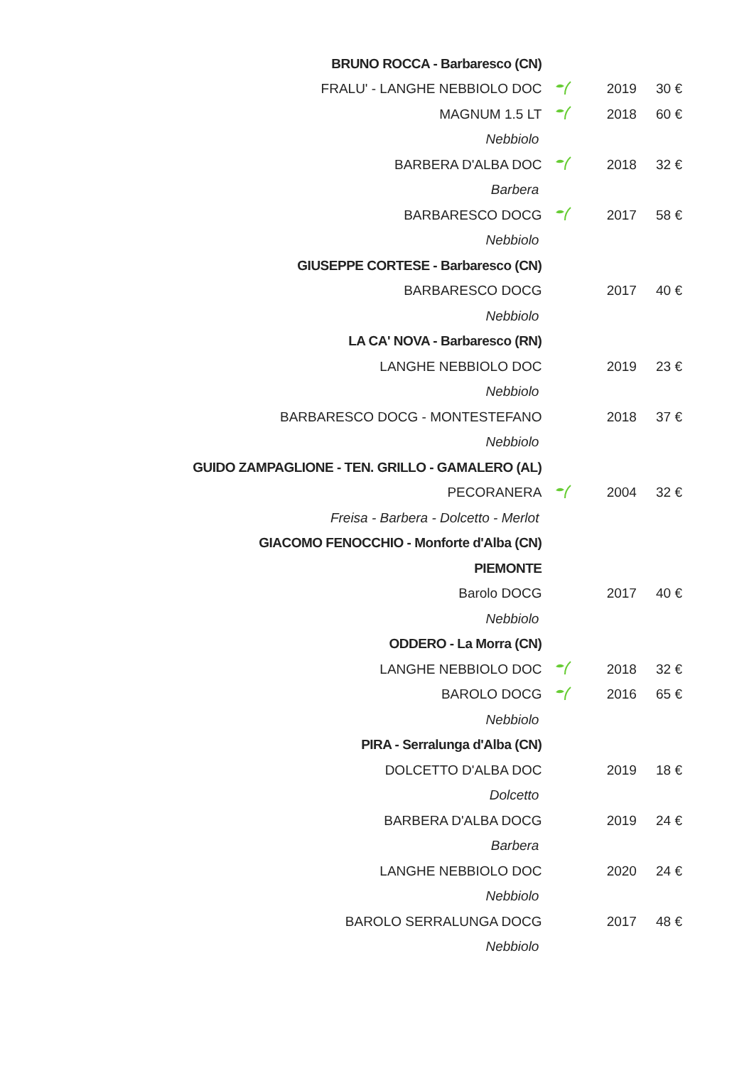| BRUNO ROCCA - Barbaresco (CN) | | | |
| FRALU' - LANGHE NEBBIOLO DOC | | 2019 | 30 € |
| MAGNUM 1.5 LT | | 2018 | 60 € |
| Nebbiolo | | | |
| BARBERA D'ALBA DOC | | 2018 | 32 € |
| Barbera | | | |
| BARBARESCO DOCG | | 2017 | 58 € |
| Nebbiolo | | | |
| GIUSEPPE CORTESE - Barbaresco (CN) | | | |
| BARBARESCO DOCG | | 2017 | 40 € |
| Nebbiolo | | | |
| LA CA' NOVA - Barbaresco (RN) | | | |
| LANGHE NEBBIOLO DOC | | 2019 | 23 € |
| Nebbiolo | | | |
| BARBARESCO DOCG - MONTESTEFANO | | 2018 | 37 € |
| Nebbiolo | | | |
| GUIDO ZAMPAGLIONE - TEN. GRILLO - GAMALERO (AL) | | | |
| PECORANERA | | 2004 | 32 € |
| Freisa - Barbera - Dolcetto - Merlot | | | |
| GIACOMO FENOCCHIO - Monforte d'Alba (CN) | | | |
| PIEMONTE | | | |
| Barolo DOCG | | 2017 | 40 € |
| Nebbiolo | | | |
| ODDERO - La Morra (CN) | | | |
| LANGHE NEBBIOLO DOC | | 2018 | 32 € |
| BAROLO DOCG | | 2016 | 65 € |
| Nebbiolo | | | |
| PIRA - Serralunga d'Alba (CN) | | | |
| DOLCETTO D'ALBA DOC | | 2019 | 18 € |
| Dolcetto | | | |
| BARBERA D'ALBA DOCG | | 2019 | 24 € |
| Barbera | | | |
| LANGHE NEBBIOLO DOC | | 2020 | 24 € |
| Nebbiolo | | | |
| BAROLO SERRALUNGA DOCG | | 2017 | 48 € |
| Nebbiolo | | | |